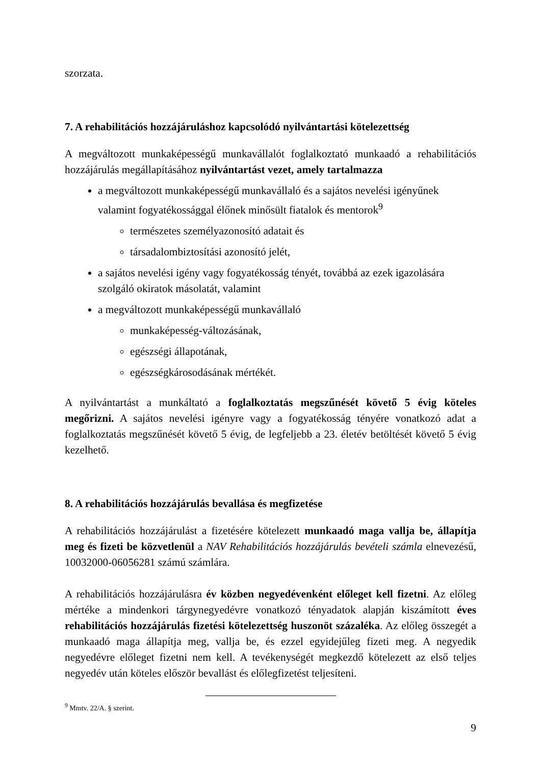szorzata.
7. A rehabilitációs hozzájáruláshoz kapcsolódó nyilvántartási kötelezettség
A megváltozott munkaképességű munkavállalót foglalkoztató munkaadó a rehabilitációs hozzájárulás megállapításához nyilvántartást vezet, amely tartalmazza
a megváltozott munkaképességű munkavállaló és a sajátos nevelési igényűnek valamint fogyatékossággal élőnek minősült fiatalok és mentorok<sup>9</sup>
természetes személyazonosító adatait és
társadalombiztosítási azonosító jelét,
a sajátos nevelési igény vagy fogyatékosság tényét, továbbá az ezek igazolására szolgáló okiratok másolatát, valamint
a megváltozott munkaképességű munkavállaló
munkaképesség-változásának,
egészségi állapotának,
egészségkárosodásának mértékét.
A nyilvántartást a munkáltató a foglalkoztatás megszűnését követő 5 évig köteles megőrizni. A sajátos nevelési igényre vagy a fogyatékosság tényére vonatkozó adat a foglalkoztatás megszűnését követő 5 évig, de legfeljebb a 23. életév betöltését követő 5 évig kezelhető.
8. A rehabilitációs hozzájárulás bevallása és megfizetése
A rehabilitációs hozzájárulást a fizetésére kötelezett munkaadó maga vallja be, állapítja meg és fizeti be közvetlenül a NAV Rehabilitációs hozzájárulás bevételi számla elnevezésű, 10032000-06056281 számú számlára.
A rehabilitációs hozzájárulásra év közben negyedévenként előleget kell fizetni. Az előleg mértéke a mindenkori tárgynegyedévre vonatkozó tényadatok alapján kiszámított éves rehabilitációs hozzájárulás fizetési kötelezettség huszonöt százaléka. Az előleg összegét a munkaadó maga állapítja meg, vallja be, és ezzel egyidejűleg fizeti meg. A negyedik negyedévre előleget fizetni nem kell. A tevékenységét megkezdő kötelezett az első teljes negyedév után köteles először bevallást és előlegfizetést teljesíteni.
<sup>9</sup> Mmtv. 22/A. § szerint.
9